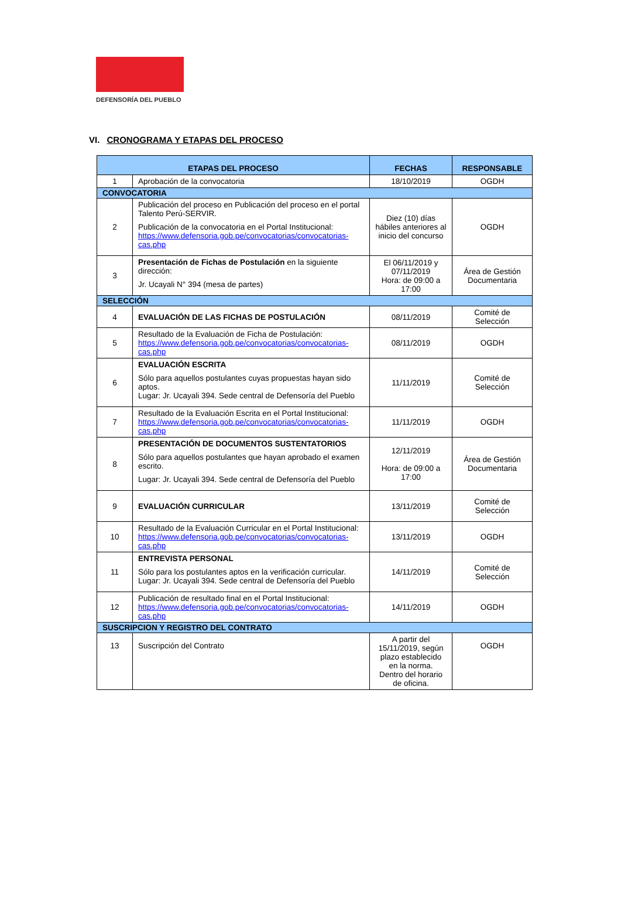DEFENSORÍA DEL PUEBLO
VI. CRONOGRAMA Y ETAPAS DEL PROCESO
| ETAPAS DEL PROCESO | | FECHAS | RESPONSABLE |
| --- | --- | --- | --- |
| 1 | Aprobación de la convocatoria | 18/10/2019 | OGDH |
| CONVOCATORIA | | | |
| 2 | Publicación del proceso en Publicación del proceso en el portal Talento Perú-SERVIR. Publicación de la convocatoria en el Portal Institucional: https://www.defensoria.gob.pe/convocatorias/convocatorias-cas.php | Diez (10) días hábiles anteriores al inicio del concurso | OGDH |
| 3 | Presentación de Fichas de Postulación en la siguiente dirección: Jr. Ucayali N° 394 (mesa de partes) | El 06/11/2019 y 07/11/2019 Hora: de 09:00 a 17:00 | Área de Gestión Documentaria |
| SELECCIÓN | | | |
| 4 | EVALUACIÓN DE LAS FICHAS DE POSTULACIÓN | 08/11/2019 | Comité de Selección |
| 5 | Resultado de la Evaluación de Ficha de Postulación: https://www.defensoria.gob.pe/convocatorias/convocatorias-cas.php | 08/11/2019 | OGDH |
| 6 | EVALUACIÓN ESCRITA Sólo para aquellos postulantes cuyas propuestas hayan sido aptos. Lugar: Jr. Ucayali 394. Sede central de Defensoría del Pueblo | 11/11/2019 | Comité de Selección |
| 7 | Resultado de la Evaluación Escrita en el Portal Institucional: https://www.defensoria.gob.pe/convocatorias/convocatorias-cas.php | 11/11/2019 | OGDH |
| 8 | PRESENTACIÓN DE DOCUMENTOS SUSTENTATORIOS Sólo para aquellos postulantes que hayan aprobado el examen escrito. Lugar: Jr. Ucayali 394. Sede central de Defensoría del Pueblo | 12/11/2019 Hora: de 09:00 a 17:00 | Área de Gestión Documentaria |
| 9 | EVALUACIÓN CURRICULAR | 13/11/2019 | Comité de Selección |
| 10 | Resultado de la Evaluación Curricular en el Portal Institucional: https://www.defensoria.gob.pe/convocatorias/convocatorias-cas.php | 13/11/2019 | OGDH |
| 11 | ENTREVISTA PERSONAL Sólo para los postulantes aptos en la verificación curricular. Lugar: Jr. Ucayali 394. Sede central de Defensoría del Pueblo | 14/11/2019 | Comité de Selección |
| 12 | Publicación de resultado final en el Portal Institucional: https://www.defensoria.gob.pe/convocatorias/convocatorias-cas.php | 14/11/2019 | OGDH |
| SUSCRIPCION Y REGISTRO DEL CONTRATO | | | |
| 13 | Suscripción del Contrato | A partir del 15/11/2019, según plazo establecido en la norma. Dentro del horario de oficina. | OGDH |